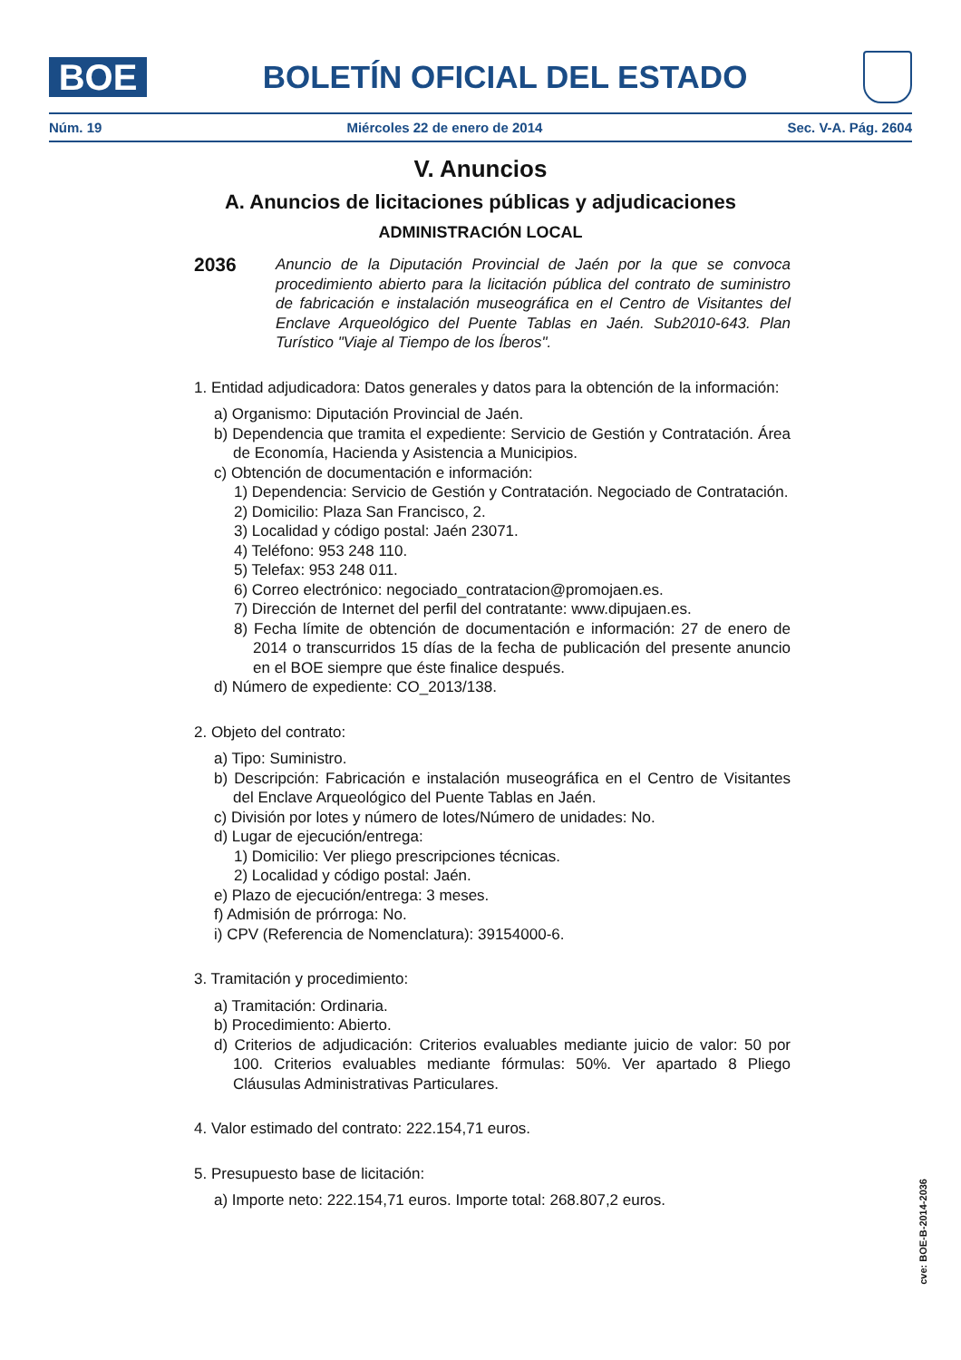BOE
BOLETÍN OFICIAL DEL ESTADO
Núm. 19 Miércoles 22 de enero de 2014 Sec. V-A. Pág. 2604
V. Anuncios
A. Anuncios de licitaciones públicas y adjudicaciones
ADMINISTRACIÓN LOCAL
2036 Anuncio de la Diputación Provincial de Jaén por la que se convoca procedimiento abierto para la licitación pública del contrato de suministro de fabricación e instalación museográfica en el Centro de Visitantes del Enclave Arqueológico del Puente Tablas en Jaén. Sub2010-643. Plan Turístico "Viaje al Tiempo de los Íberos".
1. Entidad adjudicadora: Datos generales y datos para la obtención de la información:
a) Organismo: Diputación Provincial de Jaén.
b) Dependencia que tramita el expediente: Servicio de Gestión y Contratación. Área de Economía, Hacienda y Asistencia a Municipios.
c) Obtención de documentación e información:
1) Dependencia: Servicio de Gestión y Contratación. Negociado de Contratación.
2) Domicilio: Plaza San Francisco, 2.
3) Localidad y código postal: Jaén 23071.
4) Teléfono: 953 248 110.
5) Telefax: 953 248 011.
6) Correo electrónico: negociado_contratacion@promojaen.es.
7) Dirección de Internet del perfil del contratante: www.dipujaen.es.
8) Fecha límite de obtención de documentación e información: 27 de enero de 2014 o transcurridos 15 días de la fecha de publicación del presente anuncio en el BOE siempre que éste finalice después.
d) Número de expediente: CO_2013/138.
2. Objeto del contrato:
a) Tipo: Suministro.
b) Descripción: Fabricación e instalación museográfica en el Centro de Visitantes del Enclave Arqueológico del Puente Tablas en Jaén.
c) División por lotes y número de lotes/Número de unidades: No.
d) Lugar de ejecución/entrega:
1) Domicilio: Ver pliego prescripciones técnicas.
2) Localidad y código postal: Jaén.
e) Plazo de ejecución/entrega: 3 meses.
f) Admisión de prórroga: No.
i) CPV (Referencia de Nomenclatura): 39154000-6.
3. Tramitación y procedimiento:
a) Tramitación: Ordinaria.
b) Procedimiento: Abierto.
d) Criterios de adjudicación: Criterios evaluables mediante juicio de valor: 50 por 100. Criterios evaluables mediante fórmulas: 50%. Ver apartado 8 Pliego Cláusulas Administrativas Particulares.
4. Valor estimado del contrato: 222.154,71 euros.
5. Presupuesto base de licitación:
a) Importe neto: 222.154,71 euros. Importe total: 268.807,2 euros.
cve: BOE-B-2014-2036